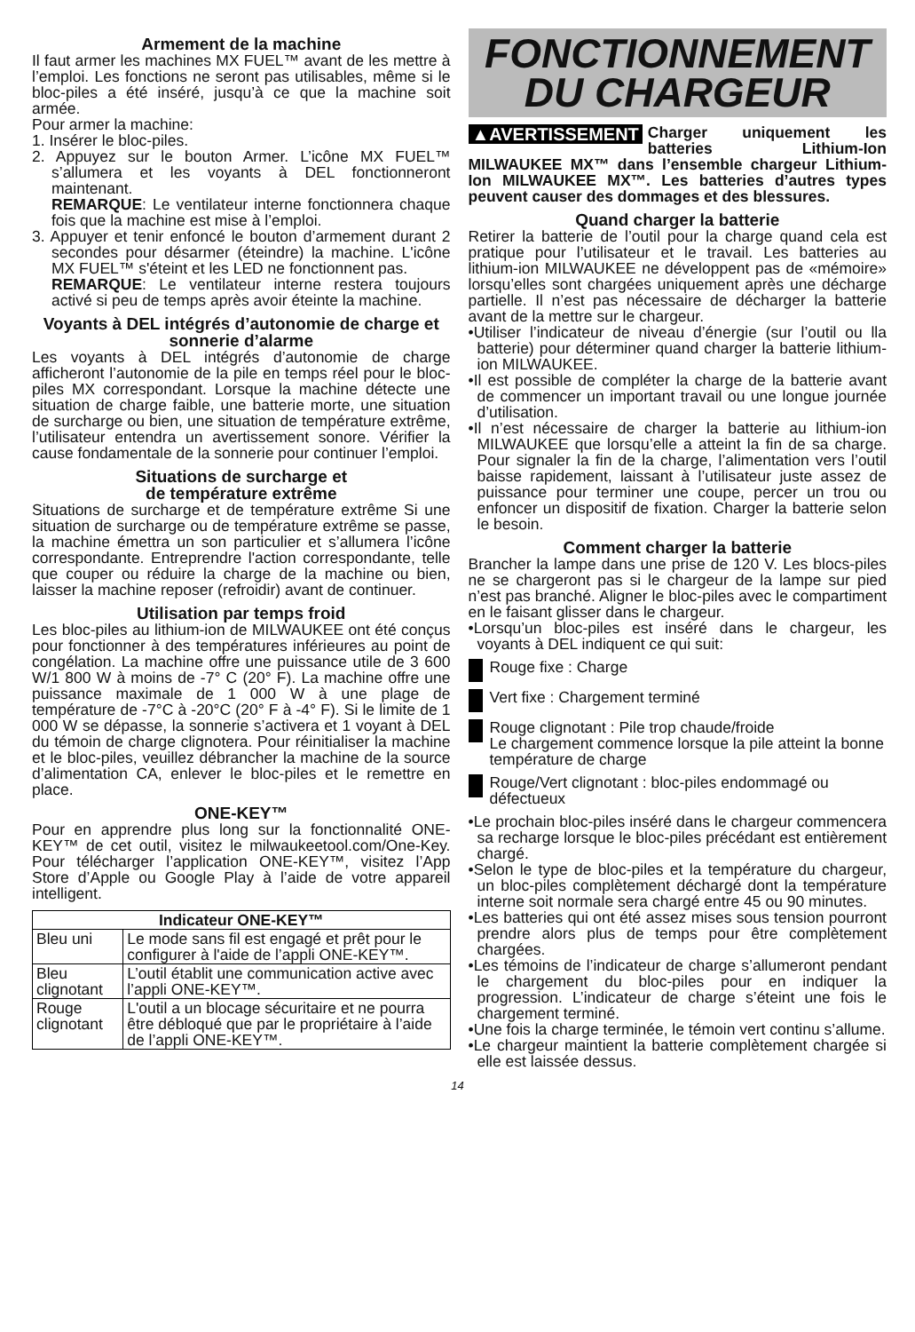Armement de la machine
Il faut armer les machines MX FUEL™ avant de les mettre à l’emploi. Les fonctions ne seront pas utilisables, même si le bloc-piles a été inséré, jusqu’à ce que la machine soit armée.
Pour armer la machine:
1. Insérer le bloc-piles.
2. Appuyez sur le bouton Armer. L’icône MX FUEL™ s’allumera et les voyants à DEL fonctionneront maintenant.
REMARQUE: Le ventilateur interne fonctionnera chaque fois que la machine est mise à l’emploi.
3. Appuyer et tenir enfoncé le bouton d’armement durant 2 secondes pour désarmer (éteindre) la machine. L'icône MX FUEL™ s'éteint et les LED ne fonctionnent pas.
REMARQUE: Le ventilateur interne restera toujours activé si peu de temps après avoir éteinte la machine.
Voyants à DEL intégrés d’autonomie de charge et sonnerie d’alarme
Les voyants à DEL intégrés d’autonomie de charge afficheront l’autonomie de la pile en temps réel pour le bloc-piles MX correspondant. Lorsque la machine détecte une situation de charge faible, une batterie morte, une situation de surcharge ou bien, une situation de température extrême, l’utilisateur entendra un avertissement sonore. Vérifier la cause fondamentale de la sonnerie pour continuer l’emploi.
Situations de surcharge et
de température extrême
Situations de surcharge et de température extrême Si une situation de surcharge ou de température extrême se passe, la machine émettra un son particulier et s’allumera l’icône correspondante. Entreprendre l'action correspondante, telle que couper ou réduire la charge de la machine ou bien, laisser la machine reposer (refroidir) avant de continuer.
Utilisation par temps froid
Les bloc-piles au lithium-ion de MILWAUKEE ont été conçus pour fonctionner à des températures inférieures au point de congélation. La machine offre une puissance utile de 3 600 W/1 800 W à moins de -7° C (20° F). La machine offre une puissance maximale de 1 000 W à une plage de température de -7°C à -20°C (20° F à -4° F). Si le limite de 1 000 W se dépasse, la sonnerie s’activera et 1 voyant à DEL du témoin de charge clignotera. Pour réinitialiser la machine et le bloc-piles, veuillez débrancher la machine de la source d’alimentation CA, enlever le bloc-piles et le remettre en place.
ONE-KEY™
Pour en apprendre plus long sur la fonctionnalité ONE-KEY™ de cet outil, visitez le milwaukeetool.com/One-Key. Pour télécharger l’application ONE-KEY™, visitez l’App Store d’Apple ou Google Play à l’aide de votre appareil intelligent.
| Indicateur ONE-KEY™ | |
| --- | --- |
| Bleu uni | Le mode sans fil est engagé et prêt pour le configurer à l'aide de l’appli ONE-KEY™. |
| Bleu clignotant | L’outil établit une communication active avec l’appli ONE-KEY™. |
| Rouge clignotant | L'outil a un blocage sécuritaire et ne pourra être débloqué que par le propriétaire à l’aide de l’appli ONE-KEY™. |
FONCTIONNEMENT
DU CHARGEUR
▲AVERTISSEMENT Charger uniquement les batteries Lithium-Ion MILWAUKEE MX™ dans l’ensemble chargeur Lithium-Ion MILWAUKEE MX™. Les batteries d’autres types peuvent causer des dommages et des blessures.
Quand charger la batterie
Retirer la batterie de l’outil pour la charge quand cela est pratique pour l’utilisateur et le travail. Les batteries au lithium-ion MILWAUKEE ne développent pas de «mémoire» lorsqu’elles sont chargées uniquement après une décharge partielle. Il n’est pas nécessaire de décharger la batterie avant de la mettre sur le chargeur.
•Utiliser l’indicateur de niveau d’énergie (sur l’outil ou lla batterie) pour déterminer quand charger la batterie lithium-ion MILWAUKEE.
•Il est possible de compléter la charge de la batterie avant de commencer un important travail ou une longue journée d’utilisation.
•Il n’est nécessaire de charger la batterie au lithium-ion MILWAUKEE que lorsqu’elle a atteint la fin de sa charge. Pour signaler la fin de la charge, l’alimentation vers l’outil baisse rapidement, laissant à l’utilisateur juste assez de puissance pour terminer une coupe, percer un trou ou enfoncer un dispositif de fixation. Charger la batterie selon le besoin.
Comment charger la batterie
Brancher la lampe dans une prise de 120 V. Les blocs-piles ne se chargeront pas si le chargeur de la lampe sur pied n’est pas branché. Aligner le bloc-piles avec le compartiment en le faisant glisser dans le chargeur.
•Lorsqu’un bloc-piles est inséré dans le chargeur, les voyants à DEL indiquent ce qui suit:
Rouge fixe : Charge
Vert fixe : Chargement terminé
Rouge clignotant : Pile trop chaude/froide
Le chargement commence lorsque la pile atteint la bonne température de charge
Rouge/Vert clignotant : bloc-piles endommagé ou défectueux
•Le prochain bloc-piles inséré dans le chargeur commencera sa recharge lorsque le bloc-piles précédant est entièrement chargé.
•Selon le type de bloc-piles et la température du chargeur, un bloc-piles complètement déchargé dont la température interne soit normale sera chargé entre 45 ou 90 minutes.
•Les batteries qui ont été assez mises sous tension pourront prendre alors plus de temps pour être complètement chargées.
•Les témoins de l’indicateur de charge s’allumeront pendant le chargement du bloc-piles pour en indiquer la progression. L’indicateur de charge s’éteint une fois le chargement terminé.
•Une fois la charge terminée, le témoin vert continu s’allume.
•Le chargeur maintient la batterie complètement chargée si elle est laissée dessus.
14